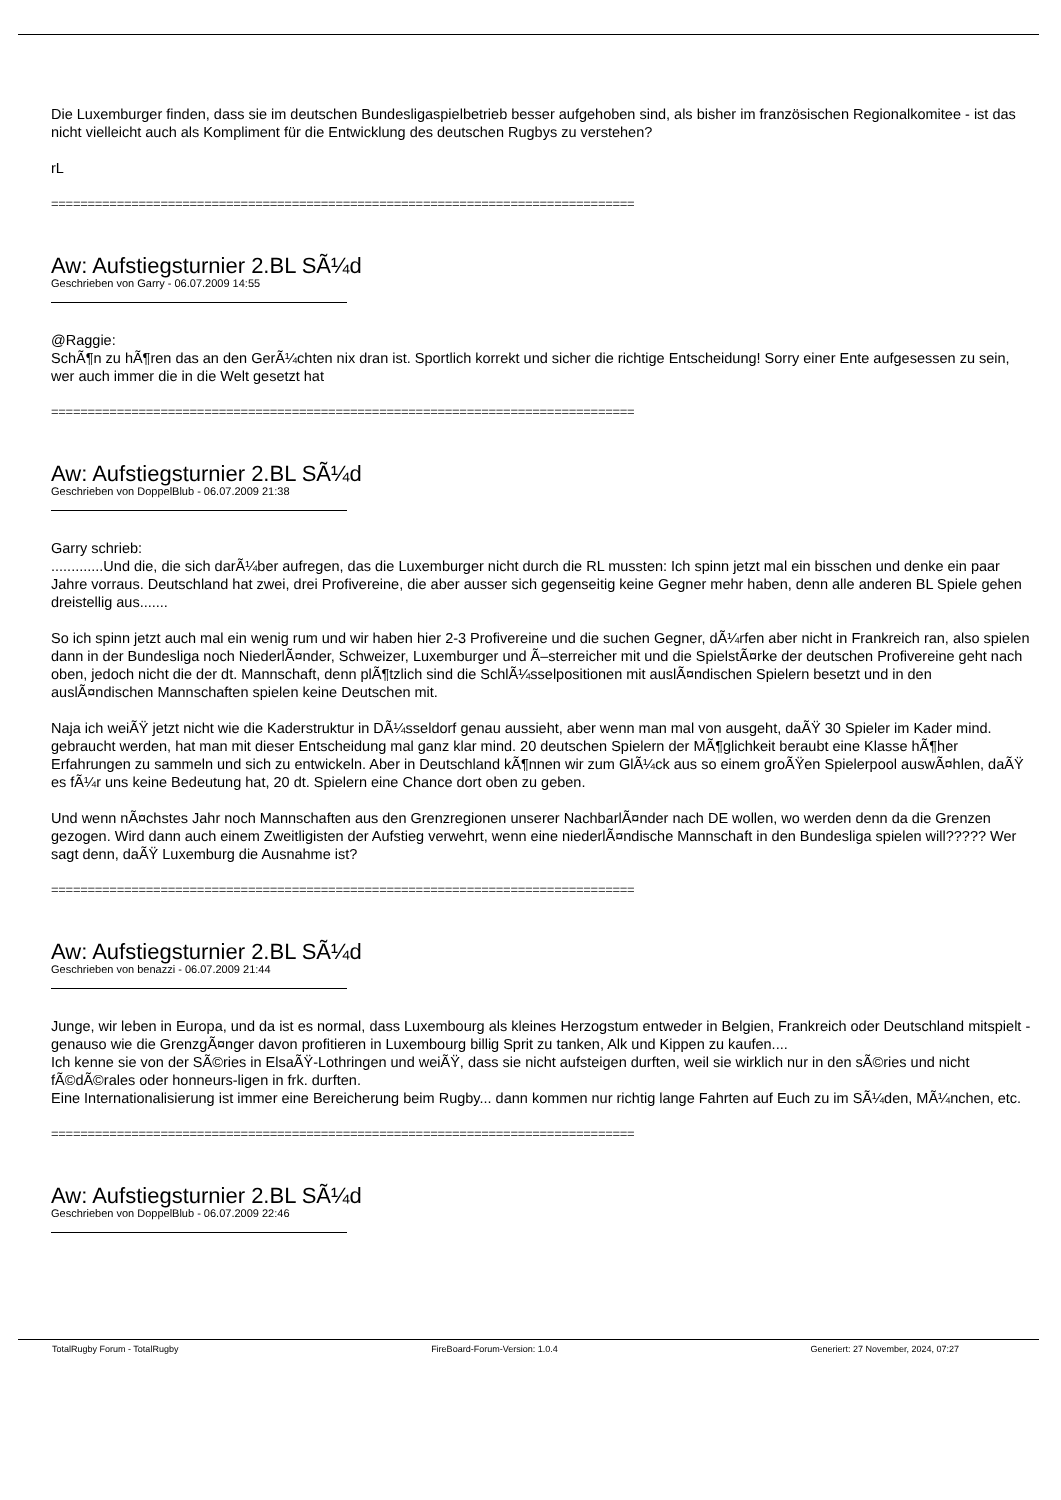Die Luxemburger finden, dass sie im deutschen Bundesligaspielbetrieb besser aufgehoben sind, als bisher im französischen Regionalkomitee - ist das nicht vielleicht auch als Kompliment für die Entwicklung des deutschen Rugbys zu verstehen?
rL
================================================================================
Aw: Aufstiegsturnier 2.BL SÃ¼d
Geschrieben von Garry - 06.07.2009 14:55
@Raggie:
SchÃ¶n zu hÃ¶ren das an den GerÃ¼chten nix dran ist. Sportlich korrekt und sicher die richtige Entscheidung! Sorry einer Ente aufgesessen zu sein, wer auch immer die in die Welt gesetzt hat
================================================================================
Aw: Aufstiegsturnier 2.BL SÃ¼d
Geschrieben von DoppelBlub - 06.07.2009 21:38
Garry schrieb:
.............Und die, die sich darÃ¼ber aufregen, das die Luxemburger nicht durch die RL mussten: Ich spinn jetzt mal ein bisschen und denke ein paar Jahre vorraus. Deutschland hat zwei, drei Profivereine, die aber ausser sich gegenseitig keine Gegner mehr haben, denn alle anderen BL Spiele gehen dreistellig aus.......
So ich spinn jetzt auch mal ein wenig rum und wir haben hier 2-3 Profivereine und die suchen Gegner, dÃ¼rfen aber nicht in Frankreich ran, also spielen dann in der Bundesliga noch NiederlÃ¤nder, Schweizer, Luxemburger und Ã–sterreicher mit und die SpielstÃ¤rke der deutschen Profivereine geht nach oben, jedoch nicht die der dt. Mannschaft, denn plÃ¶tzlich sind die SchlÃ¼sselpositionen mit auslÃ¤ndischen Spielern besetzt und in den auslÃ¤ndischen Mannschaften spielen keine Deutschen mit.
Naja ich weiÃŸ jetzt nicht wie die Kaderstruktur in DÃ¼sseldorf genau aussieht, aber wenn man mal von ausgeht, daÃŸ 30 Spieler im Kader mind. gebraucht werden, hat man mit dieser Entscheidung mal ganz klar mind. 20 deutschen Spielern der MÃ¶glichkeit beraubt eine Klasse hÃ¶her Erfahrungen zu sammeln und sich zu entwickeln. Aber in Deutschland kÃ¶nnen wir zum GlÃ¼ck aus so einem groÃŸen Spielerpool auswÃ¤hlen, daÃŸ es fÃ¼r uns keine Bedeutung hat, 20 dt. Spielern eine Chance dort oben zu geben.
Und wenn nÃ¤chstes Jahr noch Mannschaften aus den Grenzregionen unserer NachbarlÃ¤nder nach DE wollen, wo werden denn da die Grenzen gezogen. Wird dann auch einem Zweitligisten der Aufstieg verwehrt, wenn eine niederlÃ¤ndische Mannschaft in den Bundesliga spielen will????? Wer sagt denn, daÃŸ Luxemburg die Ausnahme ist?
================================================================================
Aw: Aufstiegsturnier 2.BL SÃ¼d
Geschrieben von benazzi - 06.07.2009 21:44
Junge, wir leben in Europa, und da ist es normal, dass Luxembourg als kleines Herzogstum entweder in Belgien, Frankreich oder Deutschland mitspielt - genauso wie die GrenzgÃ¤nger davon profitieren in Luxembourg billig Sprit zu tanken, Alk und Kippen zu kaufen....
Ich kenne sie von der SÃ©ries in ElsaÃŸ-Lothringen und weiÃŸ, dass sie nicht aufsteigen durften, weil sie wirklich nur in den sÃ©ries und nicht fÃ©dÃ©rales oder honneurs-ligen in frk. durften.
Eine Internationalisierung ist immer eine Bereicherung beim Rugby... dann kommen nur richtig lange Fahrten auf Euch zu im SÃ¼den, MÃ¼nchen, etc.
================================================================================
Aw: Aufstiegsturnier 2.BL SÃ¼d
Geschrieben von DoppelBlub - 06.07.2009 22:46
TotalRugby Forum - TotalRugby FireBoard-Forum-Version: 1.0.4 Generiert: 27 November, 2024, 07:27